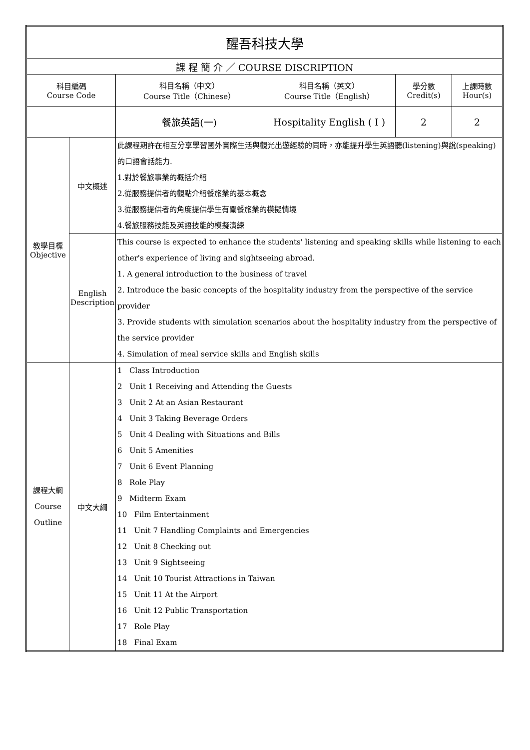| 醒吾科技大學 | | | | | |
| --- | --- | --- | --- | --- | --- |
| 課 程 簡 介 ／ COURSE DISCRIPTION | | | | | |
| 科目編碼 Course Code | | 科目名稱（中文） Course Title（Chinese） | 科目名稱（英文） Course Title（English） | 學分數 Credit(s) | 上課時數 Hour(s) |
| | | 餐旅英語(一) | Hospitality English ( I ) | 2 | 2 |
| 教學目標 Objective | 中文概述 | 此課程期許在相互分享學習國外實際生活與觀光出遊經驗的同時，亦能提升學生英語聽(listening)與說(speaking)的口語會話能力. 1.對於餐旅事業的概括介紹 2.從服務提供者的觀點介紹餐旅業的基本概念 3.從服務提供者的角度提供學生有關餐旅業的模擬情境 4.餐旅服務技能及英語技能的模擬演練 | | | |
| | English Description | This course is expected to enhance the students' listening and speaking skills while listening to each other's experience of living and sightseeing abroad. 1. A general introduction to the business of travel 2. Introduce the basic concepts of the hospitality industry from the perspective of the service provider 3. Provide students with simulation scenarios about the hospitality industry from the perspective of the service provider 4. Simulation of meal service skills and English skills | | | |
| 課程大綱 Course Outline | 中文大綱 | 1 Class Introduction 2 Unit 1 Receiving and Attending the Guests 3 Unit 2 At an Asian Restaurant 4 Unit 3 Taking Beverage Orders 5 Unit 4 Dealing with Situations and Bills 6 Unit 5 Amenities 7 Unit 6 Event Planning 8 Role Play 9 Midterm Exam 10 Film Entertainment 11 Unit 7 Handling Complaints and Emergencies 12 Unit 8 Checking out 13 Unit 9 Sightseeing 14 Unit 10 Tourist Attractions in Taiwan 15 Unit 11 At the Airport 16 Unit 12 Public Transportation 17 Role Play 18 Final Exam | | | |